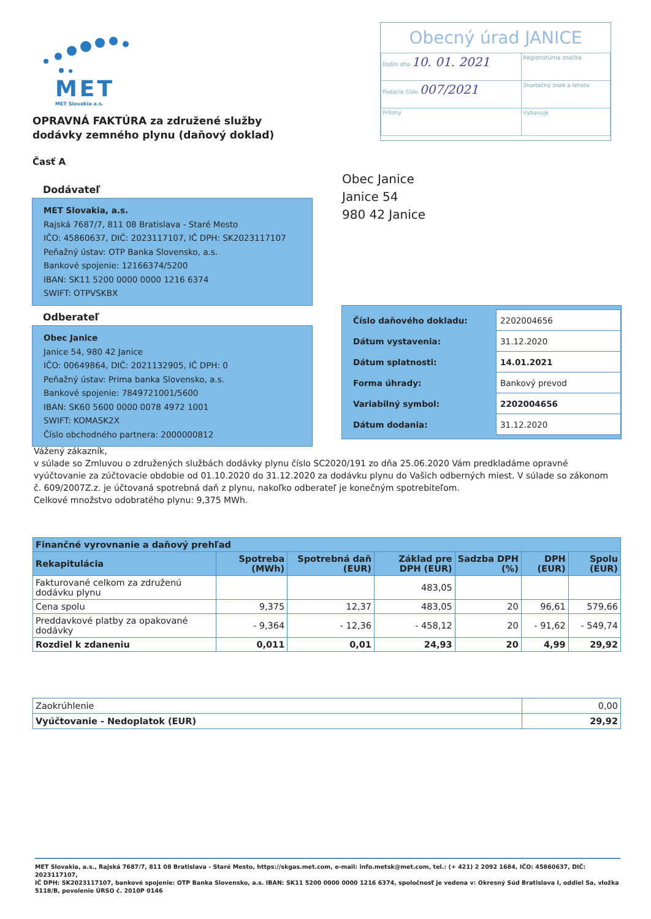MET
MET Slovakia a.s.
Obecný úrad JANICE
| Došlo dňa 10. 01. 2021 | Registratúrna značka |
| Podacie číslo 007/2021 | Skartačný znak a lehota |
| Prílohy | Vybavuje |
OPRAVNÁ FAKTÚRA za združené služby
dodávky zemného plynu (daňový doklad)
Časť A
Dodávateľ
MET Slovakia, a.s.
Rajská 7687/7, 811 08 Bratislava - Staré Mesto
IČO: 45860637, DIČ: 2023117107, IČ DPH: SK2023117107
Peňažný ústav: OTP Banka Slovensko, a.s.
Bankové spojenie: 12166374/5200
IBAN: SK11 5200 0000 0000 1216 6374
SWIFT: OTPVSKBX
Obec Janice
Janice 54
980 42 Janice
Odberateľ
Obec Janice
Janice 54, 980 42 Janice
IČO: 00649864, DIČ: 2021132905, IČ DPH: 0
Peňažný ústav: Prima banka Slovensko, a.s.
Bankové spojenie: 7849721001/5600
IBAN: SK60 5600 0000 0078 4972 1001
SWIFT: KOMASK2X
Číslo obchodného partnera: 2000000812
| Číslo daňového dokladu: | 2202004656 |
| Dátum vystavenia: | 31.12.2020 |
| Dátum splatnosti: | 14.01.2021 |
| Forma úhrady: | Bankový prevod |
| Variabilný symbol: | 2202004656 |
| Dátum dodania: | 31.12.2020 |
Vážený zákazník,
v súlade so Zmluvou o združených službách dodávky plynu číslo SC2020/191 zo dňa 25.06.2020 Vám predkladáme opravné vyúčtovanie za zúčtovacie obdobie od 01.10.2020 do 31.12.2020 za dodávku plynu do Vašich odberných miest. V súlade so zákonom č. 609/2007Z.z. je účtovaná spotrebná daň z plynu, nakoľko odberateľ je konečným spotrebiteľom.
Celkové množstvo odobratého plynu: 9,375 MWh.
| Finančné vyrovnanie a daňový prehľad | | | | | | |
| --- | --- | --- | --- | --- | --- | --- |
| Rekapitulácia | Spotreba (MWh) | Spotrebná daň (EUR) | Základ pre DPH (EUR) | Sadzba DPH (%) | DPH (EUR) | Spolu (EUR) |
| Fakturované celkom za združenú dodávku plynu | | | 483,05 | | | |
| Cena spolu | 9,375 | 12,37 | 483,05 | 20 | 96,61 | 579,66 |
| Preddavkové platby za opakované dodávky | - 9,364 | - 12,36 | - 458,12 | 20 | - 91,62 | - 549,74 |
| Rozdiel k zdaneniu | 0,011 | 0,01 | 24,93 | 20 | 4,99 | 29,92 |
| Zaokrúhlenie | 0,00 |
| Vyúčtovanie - Nedoplatok (EUR) | 29,92 |
MET Slovakia, a.s., Rajská 7687/7, 811 08 Bratislava - Staré Mesto, https://skgas.met.com, e-mail: info.metsk@met.com, tel.: (+ 421) 2 2092 1684, IČO: 45860637, DIČ: 2023117107,
IČ DPH: SK2023117107, bankové spojenie: OTP Banka Slovensko, a.s. IBAN: SK11 5200 0000 0000 1216 6374, spoločnosť je vedena v: Okresný Súd Bratislava I, oddiel Sa, vložka 5118/B, povolenie ÚRSO č. 2010P 0146